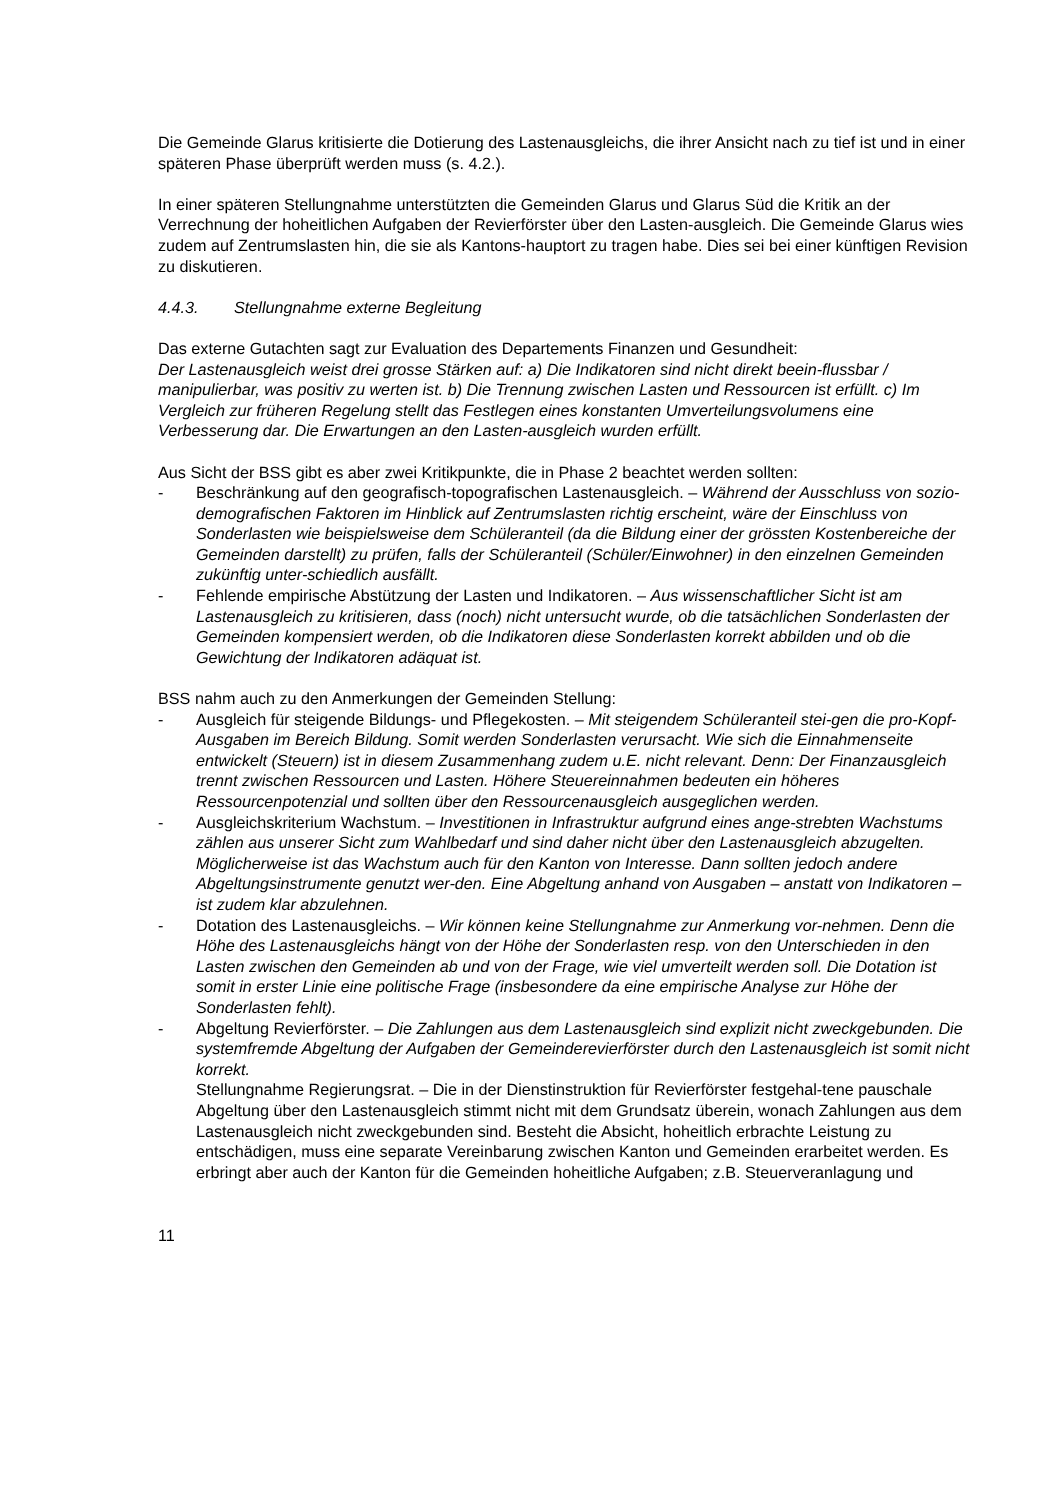Die Gemeinde Glarus kritisierte die Dotierung des Lastenausgleichs, die ihrer Ansicht nach zu tief ist und in einer späteren Phase überprüft werden muss (s. 4.2.).
In einer späteren Stellungnahme unterstützten die Gemeinden Glarus und Glarus Süd die Kritik an der Verrechnung der hoheitlichen Aufgaben der Revierförster über den Lasten-ausgleich. Die Gemeinde Glarus wies zudem auf Zentrumslasten hin, die sie als Kantons-hauptort zu tragen habe. Dies sei bei einer künftigen Revision zu diskutieren.
4.4.3. Stellungnahme externe Begleitung
Das externe Gutachten sagt zur Evaluation des Departements Finanzen und Gesundheit:
Der Lastenausgleich weist drei grosse Stärken auf: a) Die Indikatoren sind nicht direkt beein-flussbar / manipulierbar, was positiv zu werten ist. b) Die Trennung zwischen Lasten und Ressourcen ist erfüllt. c) Im Vergleich zur früheren Regelung stellt das Festlegen eines konstanten Umverteilungsvolumens eine Verbesserung dar. Die Erwartungen an den Lasten-ausgleich wurden erfüllt.
Aus Sicht der BSS gibt es aber zwei Kritikpunkte, die in Phase 2 beachtet werden sollten:
- Beschränkung auf den geografisch-topografischen Lastenausgleich. – Während der Ausschluss von sozio-demografischen Faktoren im Hinblick auf Zentrumslasten richtig erscheint, wäre der Einschluss von Sonderlasten wie beispielsweise dem Schüleranteil (da die Bildung einer der grössten Kostenbereiche der Gemeinden darstellt) zu prüfen, falls der Schüleranteil (Schüler/Einwohner) in den einzelnen Gemeinden zukünftig unter-schiedlich ausfällt.
- Fehlende empirische Abstützung der Lasten und Indikatoren. – Aus wissenschaftlicher Sicht ist am Lastenausgleich zu kritisieren, dass (noch) nicht untersucht wurde, ob die tatsächlichen Sonderlasten der Gemeinden kompensiert werden, ob die Indikatoren diese Sonderlasten korrekt abbilden und ob die Gewichtung der Indikatoren adäquat ist.
BSS nahm auch zu den Anmerkungen der Gemeinden Stellung:
- Ausgleich für steigende Bildungs- und Pflegekosten. – Mit steigendem Schüleranteil stei-gen die pro-Kopf-Ausgaben im Bereich Bildung. Somit werden Sonderlasten verursacht. Wie sich die Einnahmenseite entwickelt (Steuern) ist in diesem Zusammenhang zudem u.E. nicht relevant. Denn: Der Finanzausgleich trennt zwischen Ressourcen und Lasten. Höhere Steuereinnahmen bedeuten ein höheres Ressourcenpotenzial und sollten über den Ressourcenausgleich ausgeglichen werden.
- Ausgleichskriterium Wachstum. – Investitionen in Infrastruktur aufgrund eines ange-strebten Wachstums zählen aus unserer Sicht zum Wahlbedarf und sind daher nicht über den Lastenausgleich abzugelten. Möglicherweise ist das Wachstum auch für den Kanton von Interesse. Dann sollten jedoch andere Abgeltungsinstrumente genutzt wer-den. Eine Abgeltung anhand von Ausgaben – anstatt von Indikatoren – ist zudem klar abzulehnen.
- Dotation des Lastenausgleichs. – Wir können keine Stellungnahme zur Anmerkung vor-nehmen. Denn die Höhe des Lastenausgleichs hängt von der Höhe der Sonderlasten resp. von den Unterschieden in den Lasten zwischen den Gemeinden ab und von der Frage, wie viel umverteilt werden soll. Die Dotation ist somit in erster Linie eine politische Frage (insbesondere da eine empirische Analyse zur Höhe der Sonderlasten fehlt).
- Abgeltung Revierförster. – Die Zahlungen aus dem Lastenausgleich sind explizit nicht zweckgebunden. Die systemfremde Abgeltung der Aufgaben der Gemeinderevierförster durch den Lastenausgleich ist somit nicht korrekt.
Stellungnahme Regierungsrat. – Die in der Dienstinstruktion für Revierförster festgehal-tene pauschale Abgeltung über den Lastenausgleich stimmt nicht mit dem Grundsatz überein, wonach Zahlungen aus dem Lastenausgleich nicht zweckgebunden sind. Besteht die Absicht, hoheitlich erbrachte Leistung zu entschädigen, muss eine separate Vereinbarung zwischen Kanton und Gemeinden erarbeitet werden. Es erbringt aber auch der Kanton für die Gemeinden hoheitliche Aufgaben; z.B. Steuerveranlagung und
11